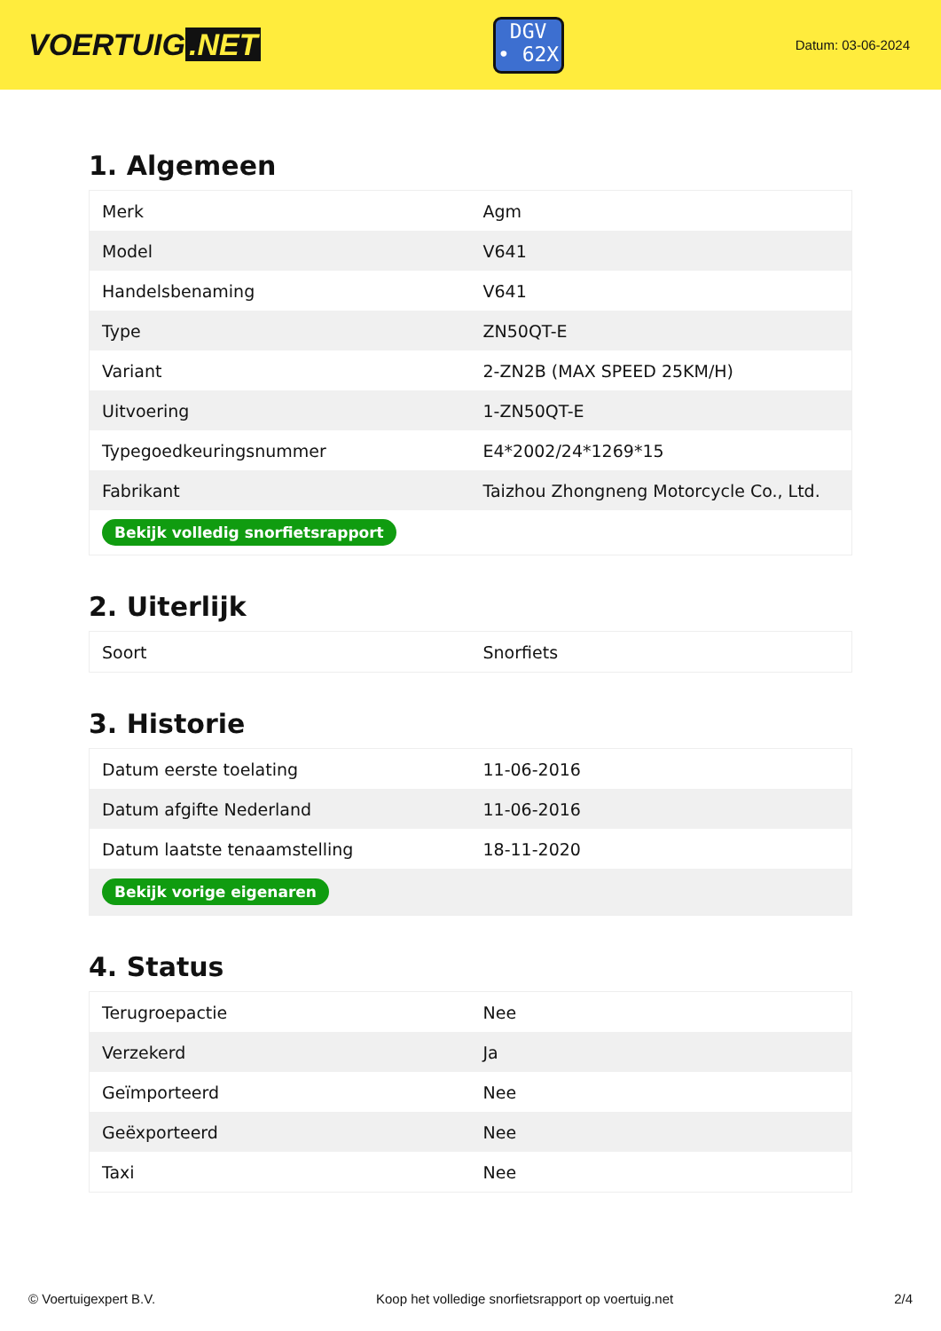VOERTUIG.NET
DGV
• 62X
Datum: 03-06-2024
1. Algemeen
| Merk | Agm |
| Model | V641 |
| Handelsbenaming | V641 |
| Type | ZN50QT-E |
| Variant | 2-ZN2B (MAX SPEED 25KM/H) |
| Uitvoering | 1-ZN50QT-E |
| Typegoedkeuringsnummer | E4*2002/24*1269*15 |
| Fabrikant | Taizhou Zhongneng Motorcycle Co., Ltd. |
| Bekijk volledig snorfietsrapport | |
2. Uiterlijk
| Soort | Snorfiets |
3. Historie
| Datum eerste toelating | 11-06-2016 |
| Datum afgifte Nederland | 11-06-2016 |
| Datum laatste tenaamstelling | 18-11-2020 |
| Bekijk vorige eigenaren | |
4. Status
| Terugroepactie | Nee |
| Verzekerd | Ja |
| Geïmporteerd | Nee |
| Geëxporteerd | Nee |
| Taxi | Nee |
© Voertuigexpert B.V. Koop het volledige snorfietsrapport op voertuig.net 2/4